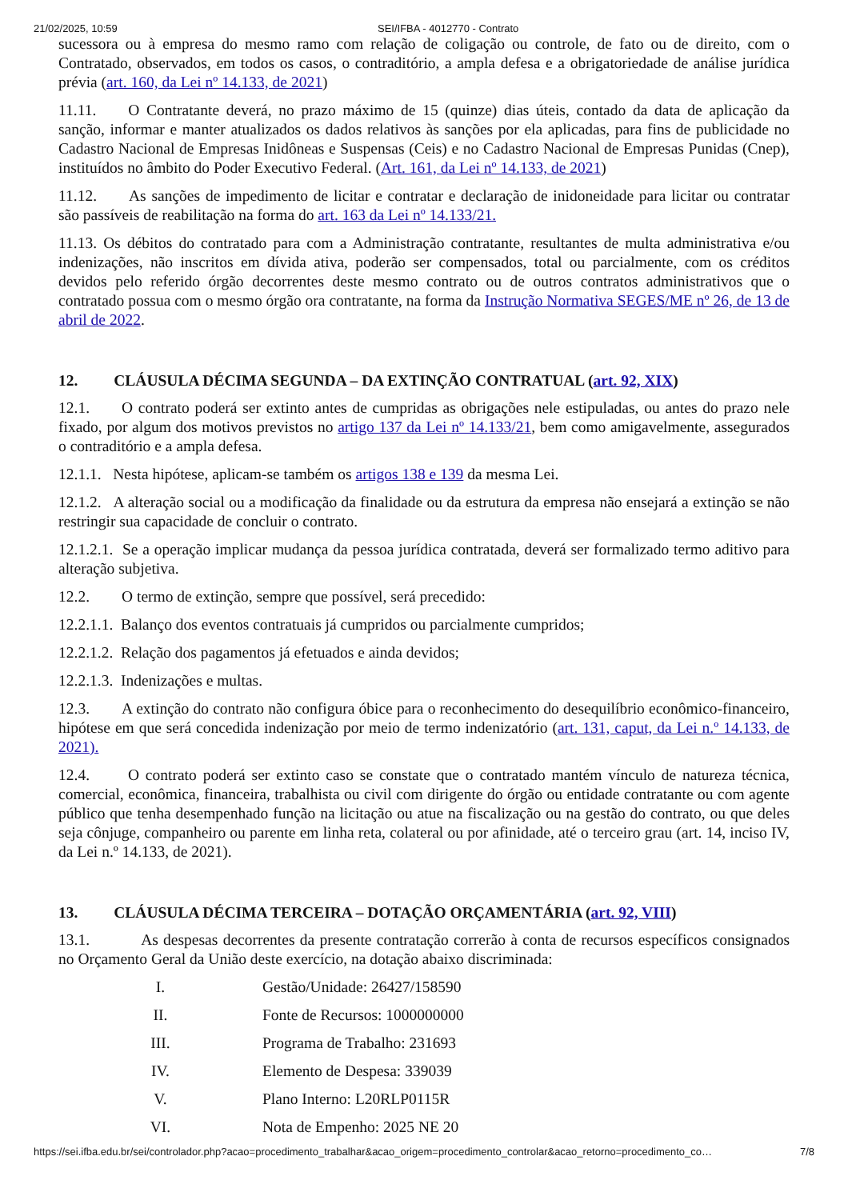21/02/2025, 10:59 SEI/IFBA - 4012770 - Contrato
sucessora ou à empresa do mesmo ramo com relação de coligação ou controle, de fato ou de direito, com o Contratado, observados, em todos os casos, o contraditório, a ampla defesa e a obrigatoriedade de análise jurídica prévia (art. 160, da Lei nº 14.133, de 2021)
11.11. O Contratante deverá, no prazo máximo de 15 (quinze) dias úteis, contado da data de aplicação da sanção, informar e manter atualizados os dados relativos às sanções por ela aplicadas, para fins de publicidade no Cadastro Nacional de Empresas Inidôneas e Suspensas (Ceis) e no Cadastro Nacional de Empresas Punidas (Cnep), instituídos no âmbito do Poder Executivo Federal. (Art. 161, da Lei nº 14.133, de 2021)
11.12. As sanções de impedimento de licitar e contratar e declaração de inidoneidade para licitar ou contratar são passíveis de reabilitação na forma do art. 163 da Lei nº 14.133/21.
11.13. Os débitos do contratado para com a Administração contratante, resultantes de multa administrativa e/ou indenizações, não inscritos em dívida ativa, poderão ser compensados, total ou parcialmente, com os créditos devidos pelo referido órgão decorrentes deste mesmo contrato ou de outros contratos administrativos que o contratado possua com o mesmo órgão ora contratante, na forma da Instrução Normativa SEGES/ME nº 26, de 13 de abril de 2022.
12. CLÁUSULA DÉCIMA SEGUNDA – DA EXTINÇÃO CONTRATUAL (art. 92, XIX)
12.1. O contrato poderá ser extinto antes de cumpridas as obrigações nele estipuladas, ou antes do prazo nele fixado, por algum dos motivos previstos no artigo 137 da Lei nº 14.133/21, bem como amigavelmente, assegurados o contraditório e a ampla defesa.
12.1.1. Nesta hipótese, aplicam-se também os artigos 138 e 139 da mesma Lei.
12.1.2. A alteração social ou a modificação da finalidade ou da estrutura da empresa não ensejará a extinção se não restringir sua capacidade de concluir o contrato.
12.1.2.1. Se a operação implicar mudança da pessoa jurídica contratada, deverá ser formalizado termo aditivo para alteração subjetiva.
12.2. O termo de extinção, sempre que possível, será precedido:
12.2.1.1. Balanço dos eventos contratuais já cumpridos ou parcialmente cumpridos;
12.2.1.2. Relação dos pagamentos já efetuados e ainda devidos;
12.2.1.3. Indenizações e multas.
12.3. A extinção do contrato não configura óbice para o reconhecimento do desequilíbrio econômico-financeiro, hipótese em que será concedida indenização por meio de termo indenizatório (art. 131, caput, da Lei n.º 14.133, de 2021).
12.4. O contrato poderá ser extinto caso se constate que o contratado mantém vínculo de natureza técnica, comercial, econômica, financeira, trabalhista ou civil com dirigente do órgão ou entidade contratante ou com agente público que tenha desempenhado função na licitação ou atue na fiscalização ou na gestão do contrato, ou que deles seja cônjuge, companheiro ou parente em linha reta, colateral ou por afinidade, até o terceiro grau (art. 14, inciso IV, da Lei n.º 14.133, de 2021).
13. CLÁUSULA DÉCIMA TERCEIRA – DOTAÇÃO ORÇAMENTÁRIA (art. 92, VIII)
13.1. As despesas decorrentes da presente contratação correrão à conta de recursos específicos consignados no Orçamento Geral da União deste exercício, na dotação abaixo discriminada:
I. Gestão/Unidade: 26427/158590
II. Fonte de Recursos: 1000000000
III. Programa de Trabalho: 231693
IV. Elemento de Despesa: 339039
V. Plano Interno: L20RLP0115R
VI. Nota de Empenho: 2025 NE 20
https://sei.ifba.edu.br/sei/controlador.php?acao=procedimento_trabalhar&acao_origem=procedimento_controlar&acao_retorno=procedimento_co… 7/8